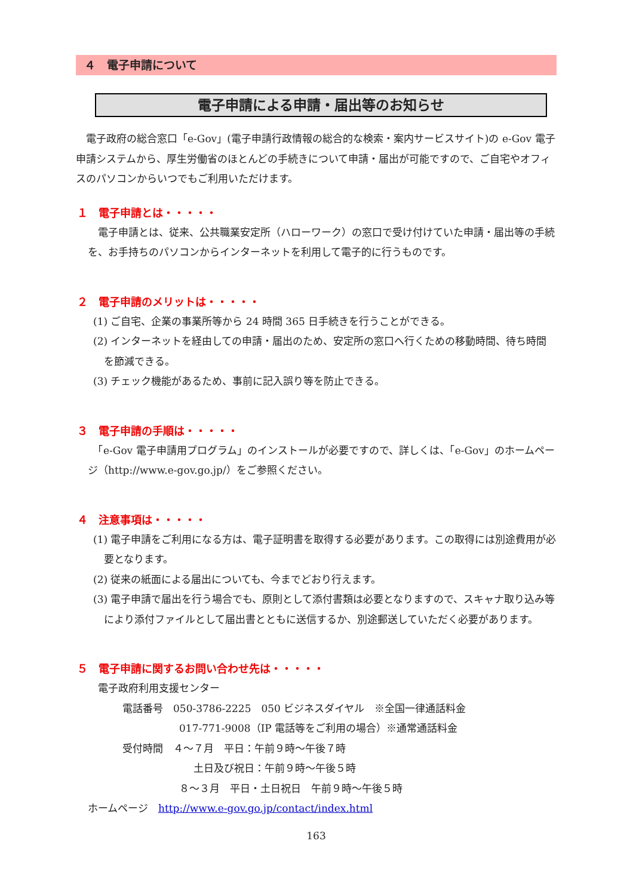４　電子申請について
電子申請による申請・届出等のお知らせ
　電子政府の総合窓口「e-Gov」(電子申請行政情報の総合的な検索・案内サービスサイト)の e-Gov 電子申請システムから、厚生労働省のほとんどの手続きについて申請・届出が可能ですので、ご自宅やオフィスのパソコンからいつでもご利用いただけます。
１　電子申請とは・・・・・
　電子申請とは、従来、公共職業安定所（ハローワーク）の窓口で受け付けていた申請・届出等の手続を、お手持ちのパソコンからインターネットを利用して電子的に行うものです。
２　電子申請のメリットは・・・・・
(1) ご自宅、企業の事業所等から 24 時間 365 日手続きを行うことができる。
(2) インターネットを経由しての申請・届出のため、安定所の窓口へ行くための移動時間、待ち時間を節減できる。
(3) チェック機能があるため、事前に記入誤り等を防止できる。
３　電子申請の手順は・・・・・
　「e-Gov 電子申請用プログラム」のインストールが必要ですので、詳しくは、「e-Gov」のホームページ（http://www.e-gov.go.jp/）をご参照ください。
４　注意事項は・・・・・
(1) 電子申請をご利用になる方は、電子証明書を取得する必要があります。この取得には別途費用が必要となります。
(2) 従来の紙面による届出についても、今までどおり行えます。
(3) 電子申請で届出を行う場合でも、原則として添付書類は必要となりますので、スキャナ取り込み等により添付ファイルとして届出書とともに送信するか、別途郵送していただく必要があります。
５　電子申請に関するお問い合わせ先は・・・・・
　電子政府利用支援センター
電話番号　050-3786-2225　050 ビジネスダイヤル　※全国一律通話料金
017-771-9008（IP 電話等をご利用の場合）※通常通話料金
受付時間　４～７月　平日：午前９時～午後７時
土日及び祝日：午前９時～午後５時
８～３月　平日・土日祝日　午前９時～午後５時
ホームページ　http://www.e-gov.go.jp/contact/index.html
163